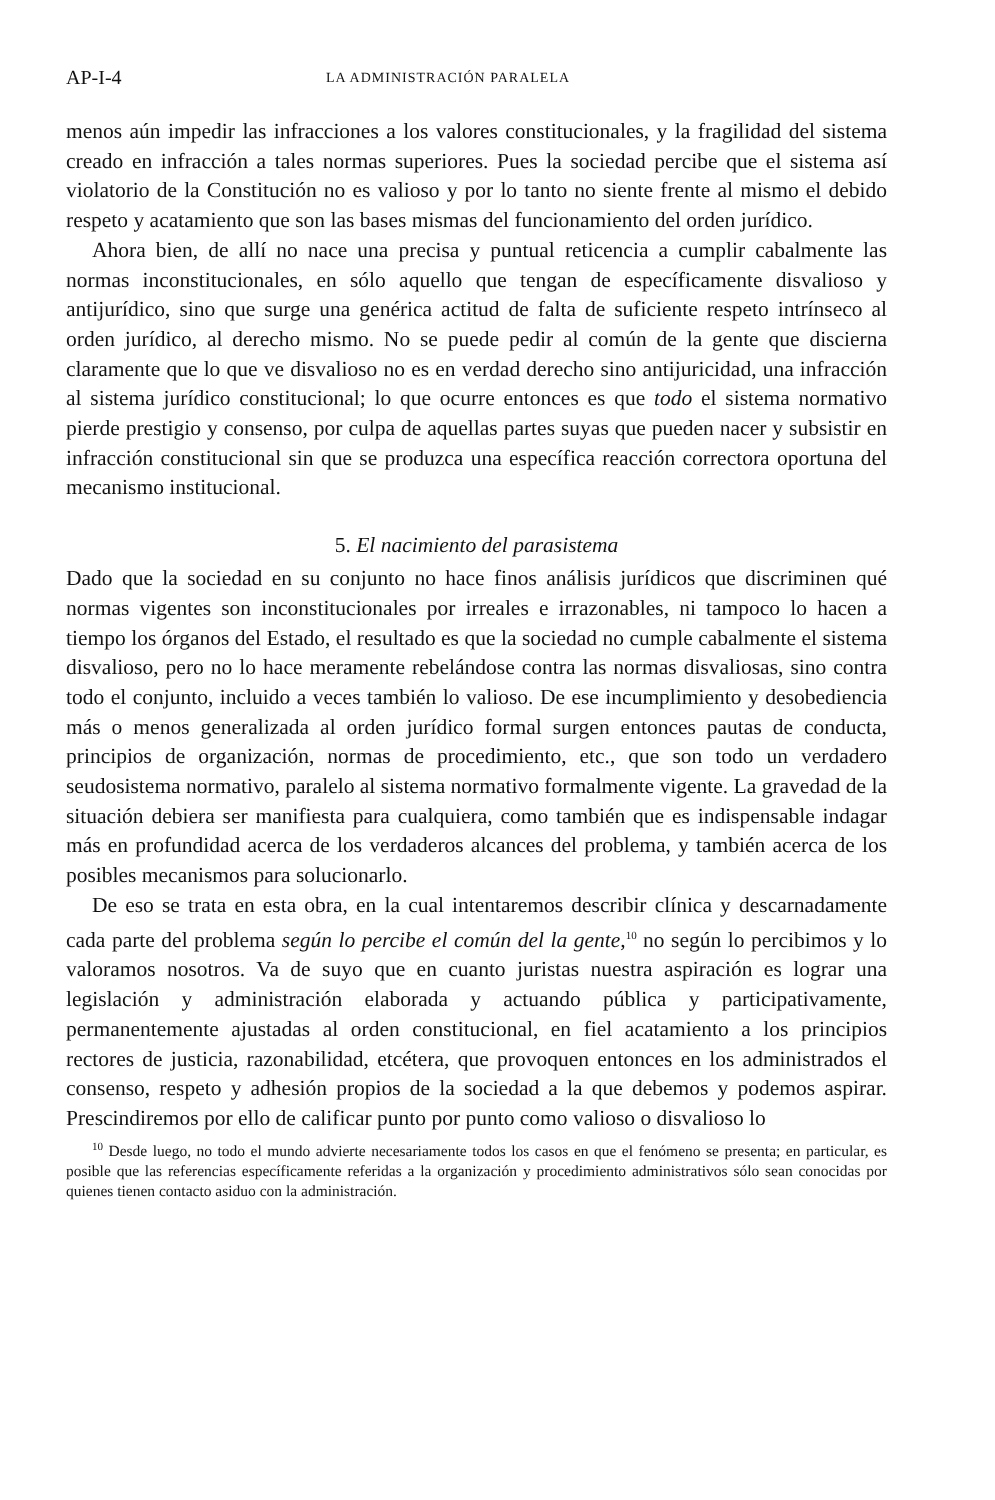AP-I-4 LA ADMINISTRACIÓN PARALELA
menos aún impedir las infracciones a los valores constitucionales, y la fragilidad del sistema creado en infracción a tales normas superiores. Pues la sociedad percibe que el sistema así violatorio de la Constitución no es valioso y por lo tanto no siente frente al mismo el debido respeto y acatamiento que son las bases mismas del funcionamiento del orden jurídico.
Ahora bien, de allí no nace una precisa y puntual reticencia a cumplir cabalmente las normas inconstitucionales, en sólo aquello que tengan de específicamente disvalioso y antijurídico, sino que surge una genérica actitud de falta de suficiente respeto intrínseco al orden jurídico, al derecho mismo. No se puede pedir al común de la gente que discierna claramente que lo que ve disvalioso no es en verdad derecho sino antijuricidad, una infracción al sistema jurídico constitucional; lo que ocurre entonces es que todo el sistema normativo pierde prestigio y consenso, por culpa de aquellas partes suyas que pueden nacer y subsistir en infracción constitucional sin que se produzca una específica reacción correctora oportuna del mecanismo institucional.
5. El nacimiento del parasistema
Dado que la sociedad en su conjunto no hace finos análisis jurídicos que discriminen qué normas vigentes son inconstitucionales por irreales e irrazonables, ni tampoco lo hacen a tiempo los órganos del Estado, el resultado es que la sociedad no cumple cabalmente el sistema disvalioso, pero no lo hace meramente rebelándose contra las normas disvaliosas, sino contra todo el conjunto, incluido a veces también lo valioso. De ese incumplimiento y desobediencia más o menos generalizada al orden jurídico formal surgen entonces pautas de conducta, principios de organización, normas de procedimiento, etc., que son todo un verdadero seudosistema normativo, paralelo al sistema normativo formalmente vigente. La gravedad de la situación debiera ser manifiesta para cualquiera, como también que es indispensable indagar más en profundidad acerca de los verdaderos alcances del problema, y también acerca de los posibles mecanismos para solucionarlo.
De eso se trata en esta obra, en la cual intentaremos describir clínica y descarnadamente cada parte del problema según lo percibe el común del la gente,<sup>10</sup> no según lo percibimos y lo valoramos nosotros. Va de suyo que en cuanto juristas nuestra aspiración es lograr una legislación y administración elaborada y actuando pública y participativamente, permanentemente ajustadas al orden constitucional, en fiel acatamiento a los principios rectores de justicia, razonabilidad, etcétera, que provoquen entonces en los administrados el consenso, respeto y adhesión propios de la sociedad a la que debemos y podemos aspirar. Prescindiremos por ello de calificar punto por punto como valioso o disvalioso lo
<sup>10</sup> Desde luego, no todo el mundo advierte necesariamente todos los casos en que el fenómeno se presenta; en particular, es posible que las referencias específicamente referidas a la organización y procedimiento administrativos sólo sean conocidas por quienes tienen contacto asiduo con la administración.